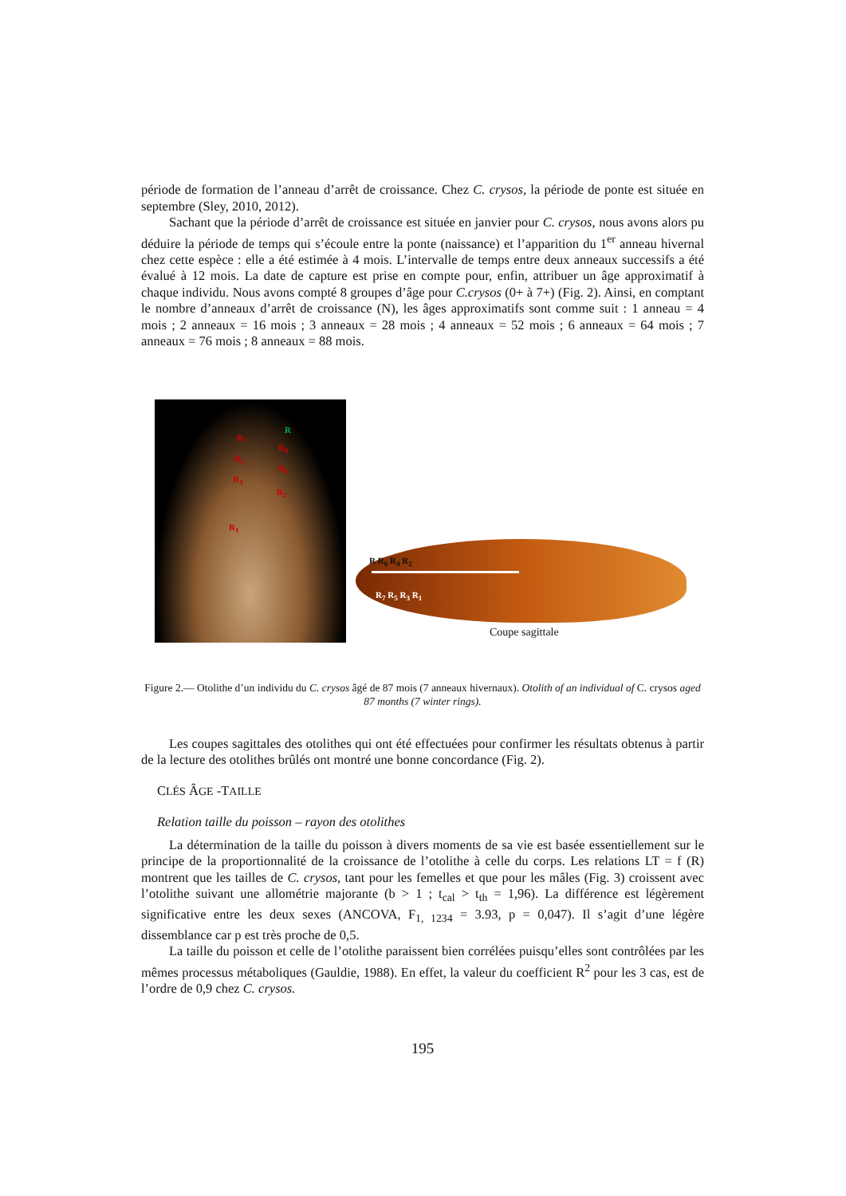période de formation de l’anneau d’arrêt de croissance. Chez C. crysos, la période de ponte est située en septembre (Sley, 2010, 2012).
Sachant que la période d’arrêt de croissance est située en janvier pour C. crysos, nous avons alors pu déduire la période de temps qui s’écoule entre la ponte (naissance) et l’apparition du 1<sup>er</sup> anneau hivernal chez cette espèce : elle a été estimée à 4 mois. L’intervalle de temps entre deux anneaux successifs a été évalué à 12 mois. La date de capture est prise en compte pour, enfin, attribuer un âge approximatif à chaque individu. Nous avons compté 8 groupes d’âge pour C.crysos (0+ à 7+) (Fig. 2). Ainsi, en comptant le nombre d’anneaux d’arrêt de croissance (N), les âges approximatifs sont comme suit : 1 anneau = 4 mois ; 2 anneaux = 16 mois ; 3 anneaux = 28 mois ; 4 anneaux = 52 mois ; 6 anneaux = 64 mois ; 7 anneaux = 76 mois ; 8 anneaux = 88 mois.
R
R<sub>7</sub>
R<sub>6</sub>
R<sub>5</sub>
R<sub>4</sub>
R<sub>3</sub>
R<sub>2</sub>
R<sub>1</sub>
R R<sub>6</sub> R<sub>4</sub> R<sub>2</sub>
R<sub>7</sub> R<sub>5</sub> R<sub>3</sub> R<sub>1</sub>
Coupe sagittale
Figure 2.— Otolithe d’un individu du C. crysos âgé de 87 mois (7 anneaux hivernaux). Otolith of an individual of C. crysos aged 87 months (7 winter rings).
Les coupes sagittales des otolithes qui ont été effectuées pour confirmer les résultats obtenus à partir de la lecture des otolithes brûlés ont montré une bonne concordance (Fig. 2).
CLÉS ÂGE -TAILLE
Relation taille du poisson – rayon des otolithes
La détermination de la taille du poisson à divers moments de sa vie est basée essentiellement sur le principe de la proportionnalité de la croissance de l’otolithe à celle du corps. Les relations LT = f (R) montrent que les tailles de C. crysos, tant pour les femelles et que pour les mâles (Fig. 3) croissent avec l’otolithe suivant une allométrie majorante (b > 1 ; t<sub>cal</sub> > t<sub>th</sub> = 1,96). La différence est légèrement significative entre les deux sexes (ANCOVA, F<sub>1, 1234</sub> = 3.93, p = 0,047). Il s’agit d’une légère dissemblance car p est très proche de 0,5.
La taille du poisson et celle de l’otolithe paraissent bien corrélées puisqu’elles sont contrôlées par les mêmes processus métaboliques (Gauldie, 1988). En effet, la valeur du coefficient R<sup>2</sup> pour les 3 cas, est de l’ordre de 0,9 chez C. crysos.
195